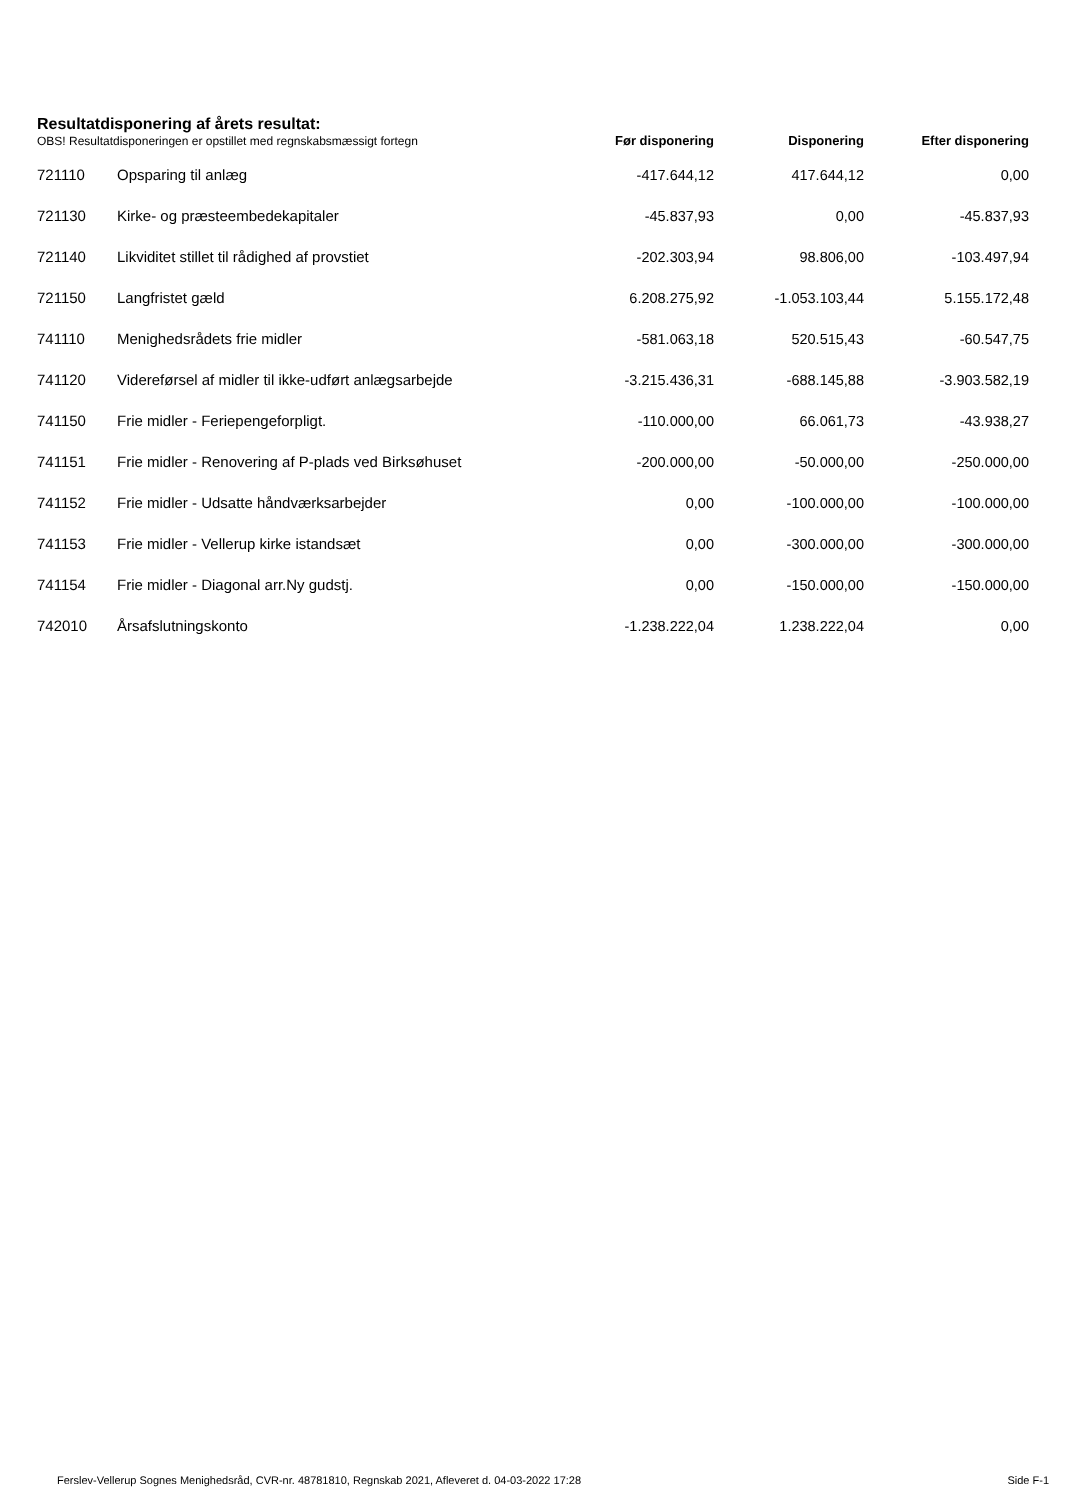Resultatdisponering af årets resultat:
| OBS! Resultatdisponeringen er opstillet med regnskabsmæssigt fortegn | | Før disponering | Disponering | Efter disponering |
| --- | --- | --- | --- | --- |
| 721110 | Opsparing til anlæg | -417.644,12 | 417.644,12 | 0,00 |
| 721130 | Kirke- og præsteembedekapitaler | -45.837,93 | 0,00 | -45.837,93 |
| 721140 | Likviditet stillet til rådighed af provstiet | -202.303,94 | 98.806,00 | -103.497,94 |
| 721150 | Langfristet gæld | 6.208.275,92 | -1.053.103,44 | 5.155.172,48 |
| 741110 | Menighedsrådets frie midler | -581.063,18 | 520.515,43 | -60.547,75 |
| 741120 | Videreførsel af midler til ikke-udført anlægsarbejde | -3.215.436,31 | -688.145,88 | -3.903.582,19 |
| 741150 | Frie midler - Feriepengeforpligt. | -110.000,00 | 66.061,73 | -43.938,27 |
| 741151 | Frie midler - Renovering af P-plads ved Birksøhuset | -200.000,00 | -50.000,00 | -250.000,00 |
| 741152 | Frie midler - Udsatte håndværksarbejder | 0,00 | -100.000,00 | -100.000,00 |
| 741153 | Frie midler - Vellerup kirke istandsæt | 0,00 | -300.000,00 | -300.000,00 |
| 741154 | Frie midler - Diagonal arr.Ny gudstj. | 0,00 | -150.000,00 | -150.000,00 |
| 742010 | Årsafslutningskonto | -1.238.222,04 | 1.238.222,04 | 0,00 |
Ferslev-Vellerup Sognes Menighedsråd, CVR-nr. 48781810, Regnskab 2021, Afleveret d. 04-03-2022 17:28 Side F-1